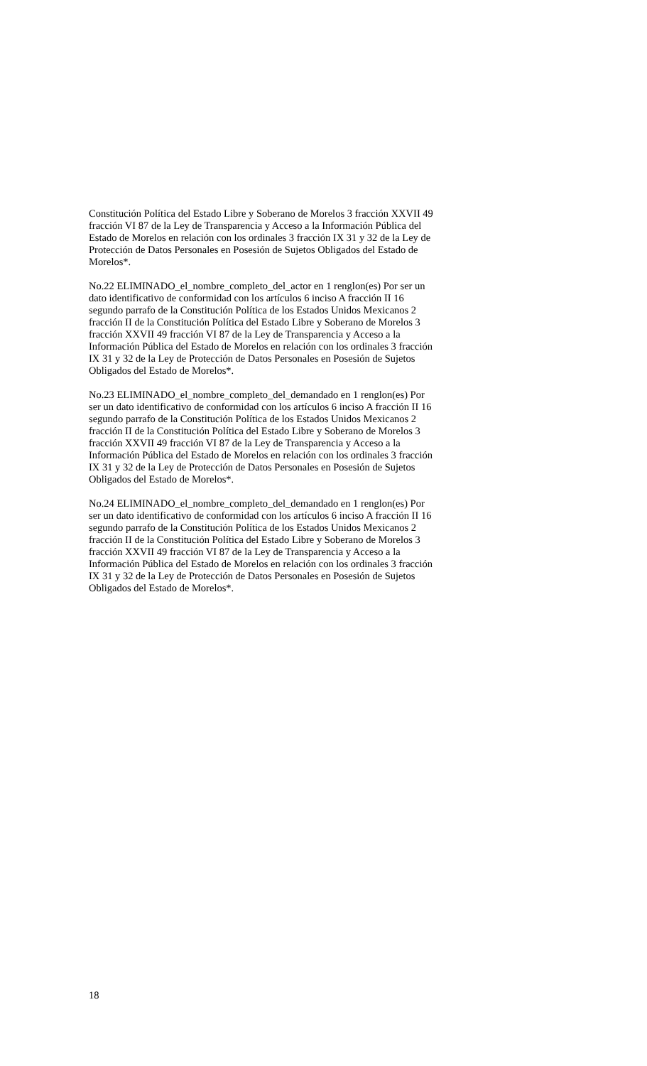Constitución Política del Estado Libre y Soberano de Morelos 3 fracción XXVII 49 fracción VI 87 de la Ley de Transparencia y Acceso a la Información Pública del Estado de Morelos en relación con los ordinales 3 fracción IX 31 y 32 de la Ley de Protección de Datos Personales en Posesión de Sujetos Obligados del Estado de Morelos*.
No.22 ELIMINADO_el_nombre_completo_del_actor en 1 renglon(es) Por ser un dato identificativo de conformidad con los artículos 6 inciso A fracción II 16 segundo parrafo de la Constitución Política de los Estados Unidos Mexicanos 2 fracción II de la Constitución Política del Estado Libre y Soberano de Morelos 3 fracción XXVII 49 fracción VI 87 de la Ley de Transparencia y Acceso a la Información Pública del Estado de Morelos en relación con los ordinales 3 fracción IX 31 y 32 de la Ley de Protección de Datos Personales en Posesión de Sujetos Obligados del Estado de Morelos*.
No.23 ELIMINADO_el_nombre_completo_del_demandado en 1 renglon(es) Por ser un dato identificativo de conformidad con los artículos 6 inciso A fracción II 16 segundo parrafo de la Constitución Política de los Estados Unidos Mexicanos 2 fracción II de la Constitución Política del Estado Libre y Soberano de Morelos 3 fracción XXVII 49 fracción VI 87 de la Ley de Transparencia y Acceso a la Información Pública del Estado de Morelos en relación con los ordinales 3 fracción IX 31 y 32 de la Ley de Protección de Datos Personales en Posesión de Sujetos Obligados del Estado de Morelos*.
No.24 ELIMINADO_el_nombre_completo_del_demandado en 1 renglon(es) Por ser un dato identificativo de conformidad con los artículos 6 inciso A fracción II 16 segundo parrafo de la Constitución Política de los Estados Unidos Mexicanos 2 fracción II de la Constitución Política del Estado Libre y Soberano de Morelos 3 fracción XXVII 49 fracción VI 87 de la Ley de Transparencia y Acceso a la Información Pública del Estado de Morelos en relación con los ordinales 3 fracción IX 31 y 32 de la Ley de Protección de Datos Personales en Posesión de Sujetos Obligados del Estado de Morelos*.
18